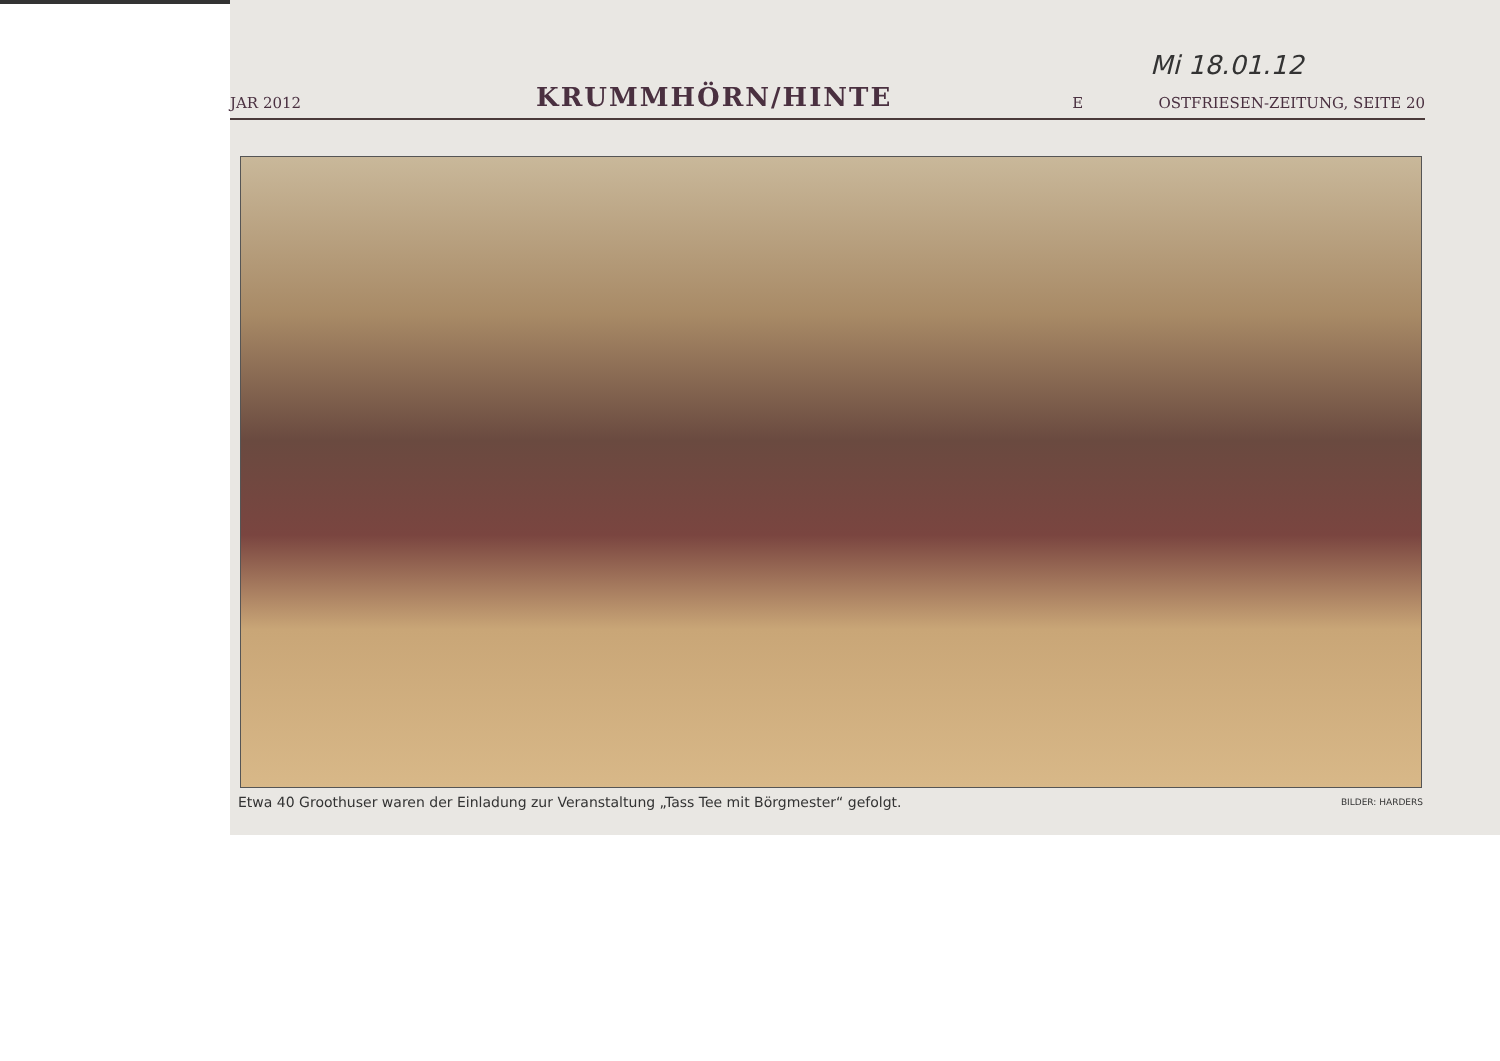Mi 18.01.12
JAR 2012
KRUMMHÖRN/HINTE
E
OSTFRIESEN-ZEITUNG, SEITE 20
Etwa 40 Groothuser waren der Einladung zur Veranstaltung „Tass Tee mit Börgmester“ gefolgt. BILDER: HARDERS